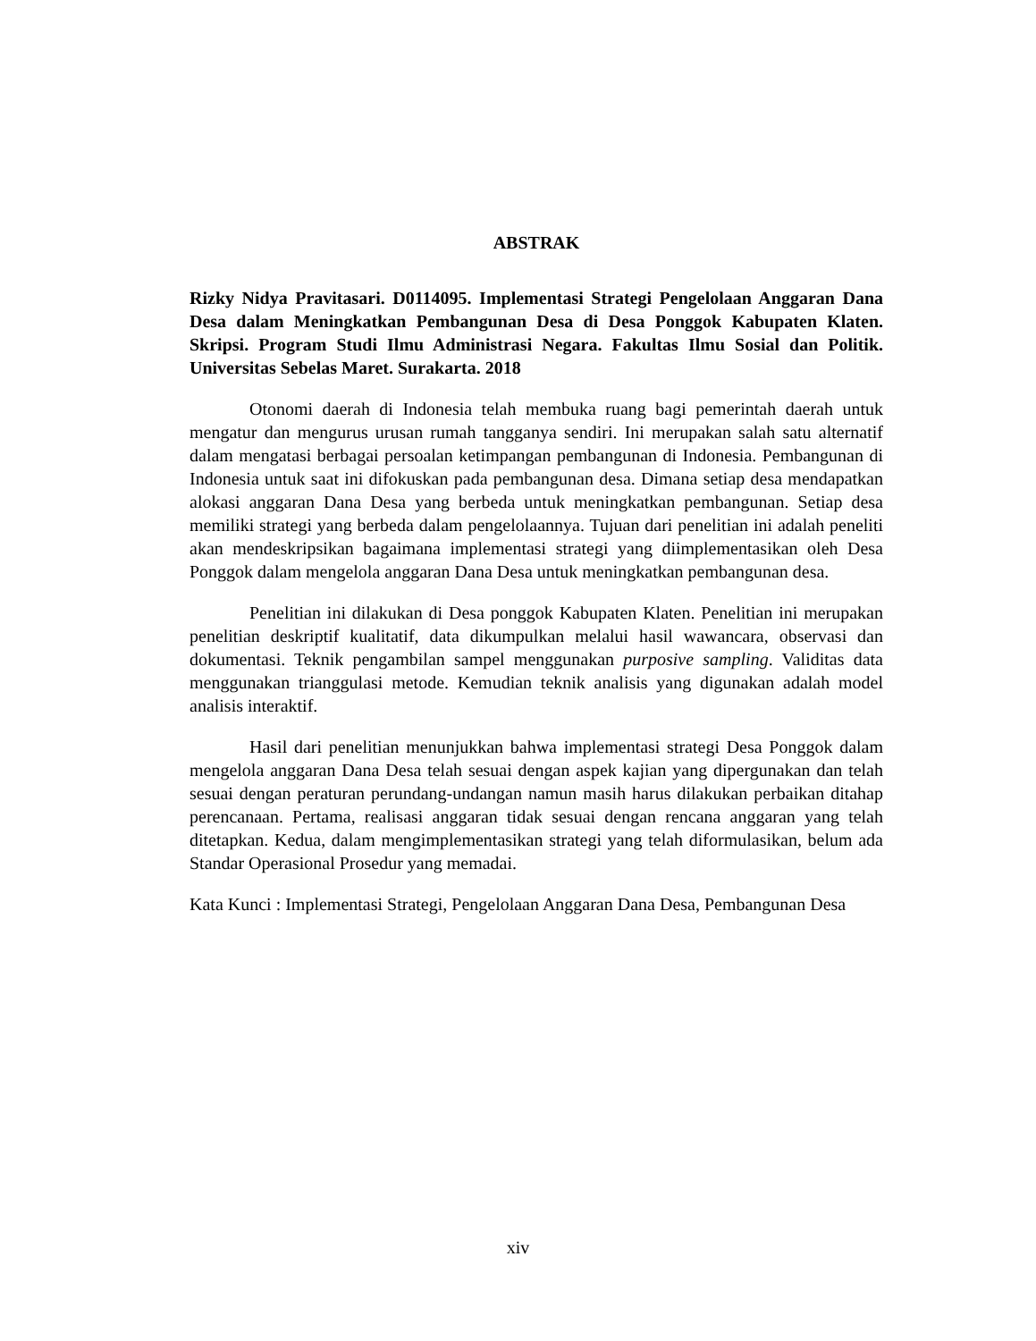ABSTRAK
Rizky Nidya Pravitasari. D0114095. Implementasi Strategi Pengelolaan Anggaran Dana Desa dalam Meningkatkan Pembangunan Desa di Desa Ponggok Kabupaten Klaten. Skripsi. Program Studi Ilmu Administrasi Negara. Fakultas Ilmu Sosial dan Politik. Universitas Sebelas Maret. Surakarta. 2018
Otonomi daerah di Indonesia telah membuka ruang bagi pemerintah daerah untuk mengatur dan mengurus urusan rumah tangganya sendiri. Ini merupakan salah satu alternatif dalam mengatasi berbagai persoalan ketimpangan pembangunan di Indonesia. Pembangunan di Indonesia untuk saat ini difokuskan pada pembangunan desa. Dimana setiap desa mendapatkan alokasi anggaran Dana Desa yang berbeda untuk meningkatkan pembangunan. Setiap desa memiliki strategi yang berbeda dalam pengelolaannya. Tujuan dari penelitian ini adalah peneliti akan mendeskripsikan bagaimana implementasi strategi yang diimplementasikan oleh Desa Ponggok dalam mengelola anggaran Dana Desa untuk meningkatkan pembangunan desa.
Penelitian ini dilakukan di Desa ponggok Kabupaten Klaten. Penelitian ini merupakan penelitian deskriptif kualitatif, data dikumpulkan melalui hasil wawancara, observasi dan dokumentasi. Teknik pengambilan sampel menggunakan purposive sampling. Validitas data menggunakan trianggulasi metode. Kemudian teknik analisis yang digunakan adalah model analisis interaktif.
Hasil dari penelitian menunjukkan bahwa implementasi strategi Desa Ponggok dalam mengelola anggaran Dana Desa telah sesuai dengan aspek kajian yang dipergunakan dan telah sesuai dengan peraturan perundang-undangan namun masih harus dilakukan perbaikan ditahap perencanaan. Pertama, realisasi anggaran tidak sesuai dengan rencana anggaran yang telah ditetapkan. Kedua, dalam mengimplementasikan strategi yang telah diformulasikan, belum ada Standar Operasional Prosedur yang memadai.
Kata Kunci : Implementasi Strategi, Pengelolaan Anggaran Dana Desa, Pembangunan Desa
xiv